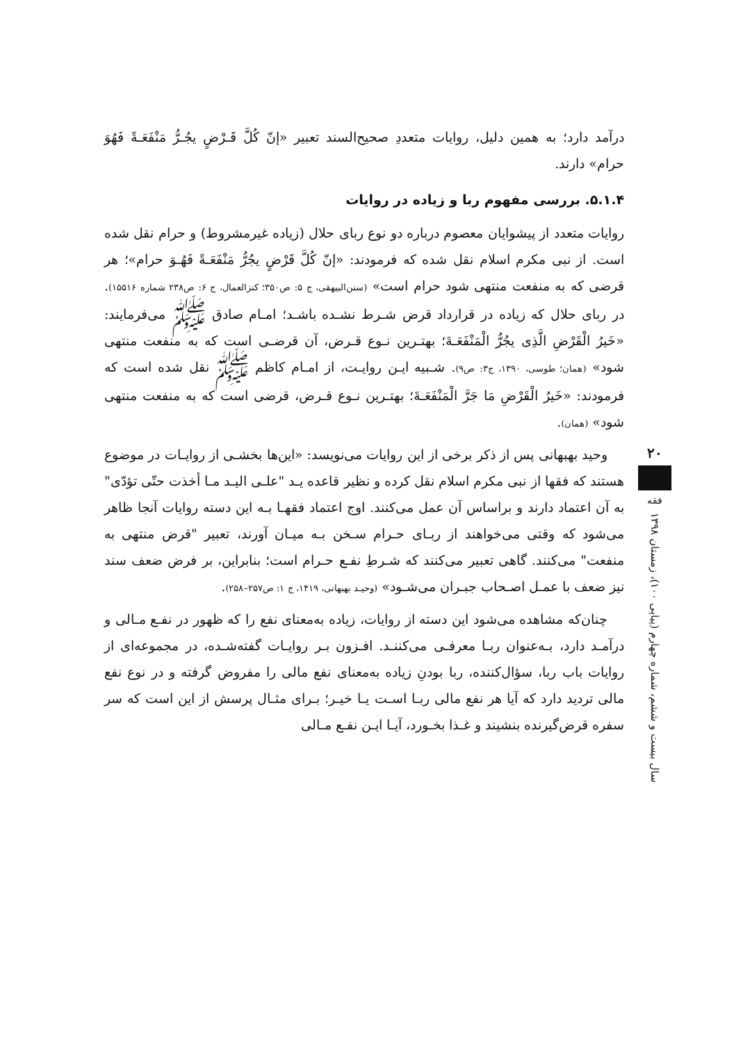درآمد دارد؛ به همین دلیل، روایات متعددِ صحیح‌السند تعبیر «إنّ کُلَّ قَـرْضٍ یجُـرُّ مَنْفَعَـةً فَهُوَ حرام» دارند.
۵.۱.۴. بررسی مفهوم ربا و زیاده در روایات
روایات متعدد از پیشوایان معصوم درباره دو نوع ربای حلال (زیاده غیرمشروط) و حرام نقل شده است. از نبی مکرم اسلام نقل شده که فرمودند: «إنّ کُلَّ قَرْضٍ یجُرُّ مَنْفَعَـةً فَهُـوَ حرام»؛ هر قرضی که به منفعت منتهی شود حرام است» (سنن‌البیهقی، ج ۵: ص۳۵۰؛ کنزالعمال، ج ۶: ص۲۳۸ شماره ۱۵۵۱۶). در ربای حلال که زیاده در قرارداد قرض شـرط نشـده باشـد؛ امـام صادق ﷺ می‌فرمایند: «خَیرُ الْقَرْضِ الَّذِی یجُرُّ الْمَنْفَعَـةَ؛ بهتـرین نـوع قـرض، آن قرضـی است که به منفعت منتهی شود» (همان؛ طوسی، ۱۳۹۰، ج۳: ص۹). شـبیه ایـن روایـت، از امـام کاظم ﷺ نقل شده است که فرمودند: «خَیرُ الْقَرْضِ مَا جَرَّ الْمَنْفَعَـةَ؛ بهتـرین نـوع قـرض، قرضی است که به منفعت منتهی شود» (همان).
وحید بهبهانی پس از ذکر برخی از این روایات می‌نویسد: «این‌ها بخشـی از روایـات در موضوع هستند که فقها از نبی مکرم اسلام نقل کرده و نظیر قاعده یـد "علـی الیـد مـا أخذت حتّی تؤدّی" به آن اعتماد دارند و براساس آن عمل می‌کنند. اوج اعتماد فقهـا بـه این دسته روایات آنجا ظاهر می‌شود که وقتی می‌خواهند از ربـای حـرام سـخن بـه میـان آورند، تعبیر "قرض منتهی به منفعت" می‌کنند. گاهی تعبیر می‌کنند که شـرطِ نفـع حـرام است؛ بنابراین، بر فرض ضعف سند نیز ضعف با عمـل اصـحاب جبـران می‌شـود» (وحیـد بهبهانی، ۱۴۱۹، ج ۱: ص۲۵۷–۲۵۸).
چنان‌که مشاهده می‌شود این دسته از روایات، زیاده به‌معنای نفع را که ظهور در نفـع مـالی و درآمـد دارد، بـه‌عنوان ربـا معرفـی می‌کننـد. افـزون بـر روایـات گفته‌شـده، در مجموعه‌ای از روایات باب ربا، سؤال‌کننده، ربا بودنِ زیاده به‌معنای نفع مالی را مفروض گرفته و در نوع نفع مالی تردید دارد که آیا هر نفع مالی ربـا اسـت یـا خیـر؛ بـرای مثـال پرسش از این است که سر سفره قرض‌گیرنده بنشیند و غـذا بخـورد، آیـا ایـن نفـع مـالی
۲۰
فقه
سال بیست و ششم، شماره چهارم (پیاپی ۱۰۰)، زمستان ۱۳۹۸